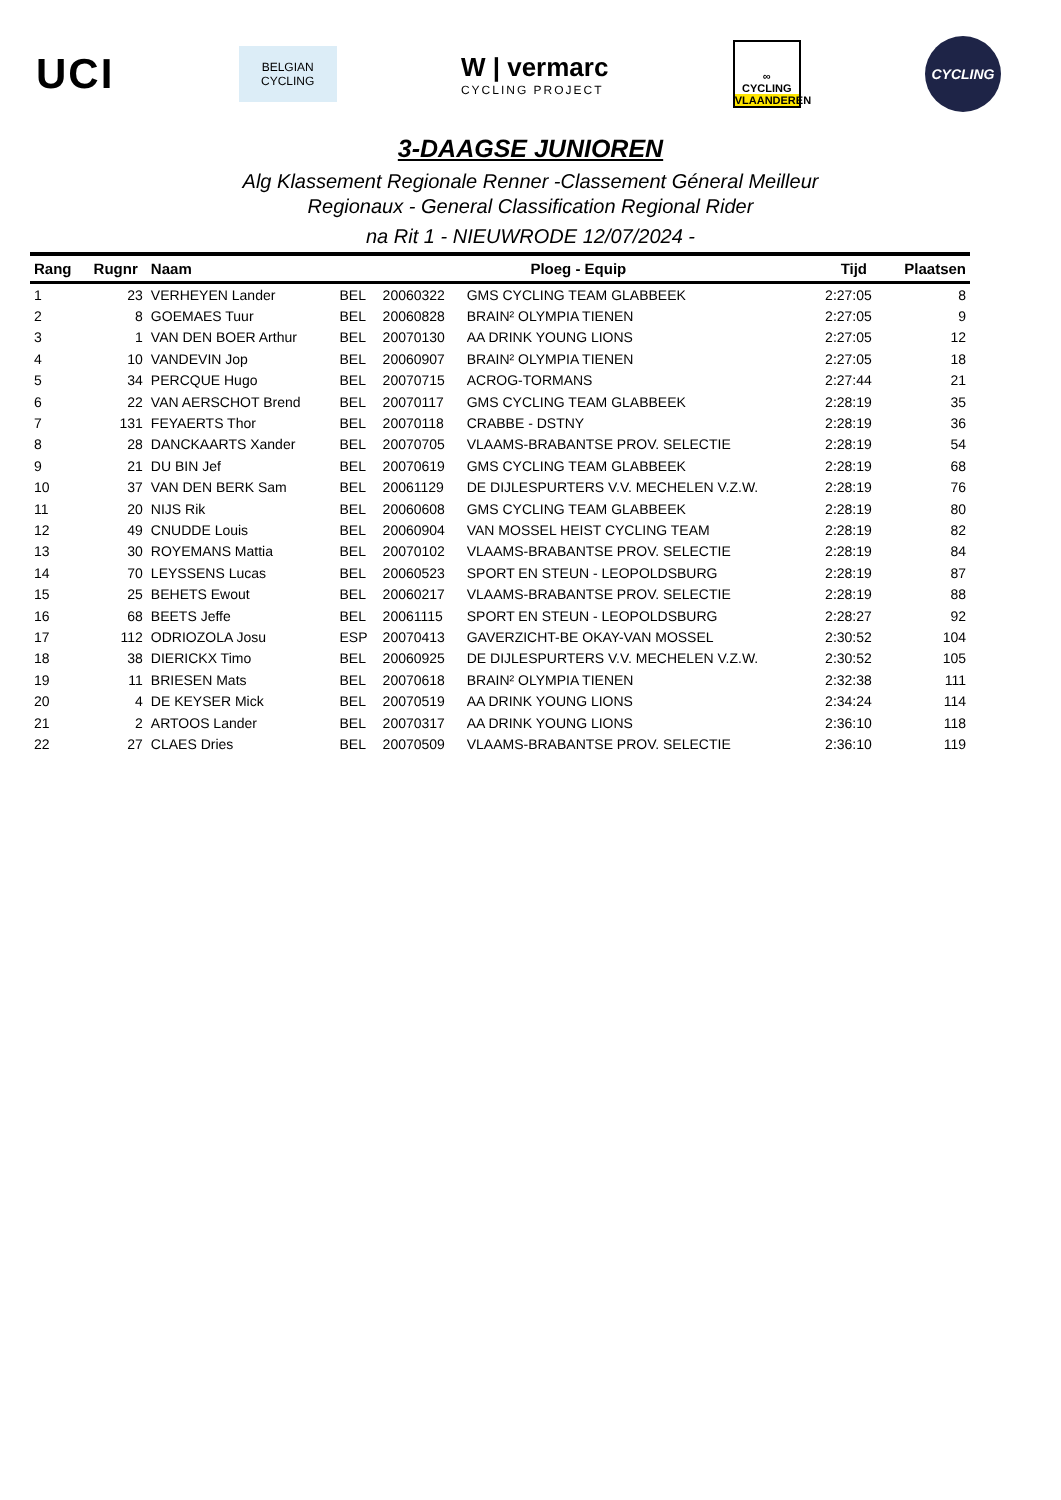UCI
BELGIAN
CYCLING
W | vermarc
CYCLING PROJECT
∞
CYCLING
VLAANDEREN
CYCLING
3-DAAGSE JUNIOREN
Alg Klassement Regionale Renner -Classement Géneral Meilleur
Regionaux - General Classification Regional Rider
na Rit 1 - NIEUWRODE 12/07/2024 -
| Rang | Rugnr | Naam | Ploeg - Equip | | | Tijd | Plaatsen |
| --- | --- | --- | --- | --- | --- | --- | --- |
| 1 | 23 | VERHEYEN Lander | BEL | 20060322 | GMS CYCLING TEAM GLABBEEK | 2:27:05 | 8 |
| 2 | 8 | GOEMAES Tuur | BEL | 20060828 | BRAIN² OLYMPIA TIENEN | 2:27:05 | 9 |
| 3 | 1 | VAN DEN BOER Arthur | BEL | 20070130 | AA DRINK YOUNG LIONS | 2:27:05 | 12 |
| 4 | 10 | VANDEVIN Jop | BEL | 20060907 | BRAIN² OLYMPIA TIENEN | 2:27:05 | 18 |
| 5 | 34 | PERCQUE Hugo | BEL | 20070715 | ACROG-TORMANS | 2:27:44 | 21 |
| 6 | 22 | VAN AERSCHOT Brend | BEL | 20070117 | GMS CYCLING TEAM GLABBEEK | 2:28:19 | 35 |
| 7 | 131 | FEYAERTS Thor | BEL | 20070118 | CRABBE - DSTNY | 2:28:19 | 36 |
| 8 | 28 | DANCKAARTS Xander | BEL | 20070705 | VLAAMS-BRABANTSE PROV. SELECTIE | 2:28:19 | 54 |
| 9 | 21 | DU BIN Jef | BEL | 20070619 | GMS CYCLING TEAM GLABBEEK | 2:28:19 | 68 |
| 10 | 37 | VAN DEN BERK Sam | BEL | 20061129 | DE DIJLESPURTERS V.V. MECHELEN V.Z.W. | 2:28:19 | 76 |
| 11 | 20 | NIJS Rik | BEL | 20060608 | GMS CYCLING TEAM GLABBEEK | 2:28:19 | 80 |
| 12 | 49 | CNUDDE Louis | BEL | 20060904 | VAN MOSSEL HEIST CYCLING TEAM | 2:28:19 | 82 |
| 13 | 30 | ROYEMANS Mattia | BEL | 20070102 | VLAAMS-BRABANTSE PROV. SELECTIE | 2:28:19 | 84 |
| 14 | 70 | LEYSSENS Lucas | BEL | 20060523 | SPORT EN STEUN - LEOPOLDSBURG | 2:28:19 | 87 |
| 15 | 25 | BEHETS Ewout | BEL | 20060217 | VLAAMS-BRABANTSE PROV. SELECTIE | 2:28:19 | 88 |
| 16 | 68 | BEETS Jeffe | BEL | 20061115 | SPORT EN STEUN - LEOPOLDSBURG | 2:28:27 | 92 |
| 17 | 112 | ODRIOZOLA Josu | ESP | 20070413 | GAVERZICHT-BE OKAY-VAN MOSSEL | 2:30:52 | 104 |
| 18 | 38 | DIERICKX Timo | BEL | 20060925 | DE DIJLESPURTERS V.V. MECHELEN V.Z.W. | 2:30:52 | 105 |
| 19 | 11 | BRIESEN Mats | BEL | 20070618 | BRAIN² OLYMPIA TIENEN | 2:32:38 | 111 |
| 20 | 4 | DE KEYSER Mick | BEL | 20070519 | AA DRINK YOUNG LIONS | 2:34:24 | 114 |
| 21 | 2 | ARTOOS Lander | BEL | 20070317 | AA DRINK YOUNG LIONS | 2:36:10 | 118 |
| 22 | 27 | CLAES Dries | BEL | 20070509 | VLAAMS-BRABANTSE PROV. SELECTIE | 2:36:10 | 119 |